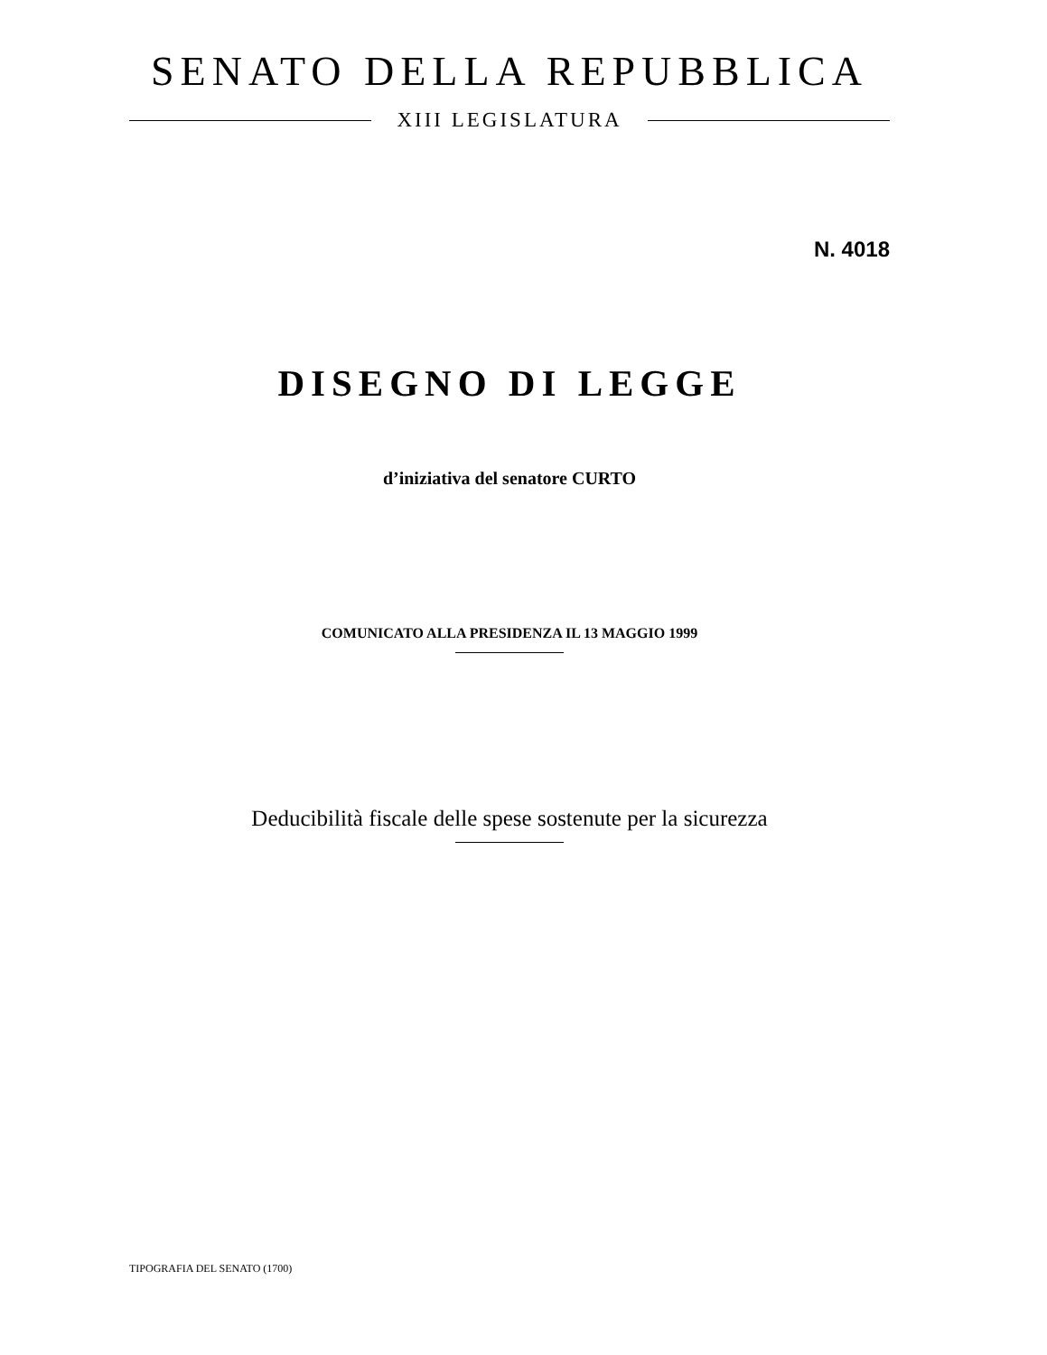SENATO DELLA REPUBBLICA
XIII LEGISLATURA
N. 4018
DISEGNO DI LEGGE
d’iniziativa del senatore CURTO
COMUNICATO ALLA PRESIDENZA IL 13 MAGGIO 1999
Deducibilità fiscale delle spese sostenute per la sicurezza
TIPOGRAFIA DEL SENATO (1700)